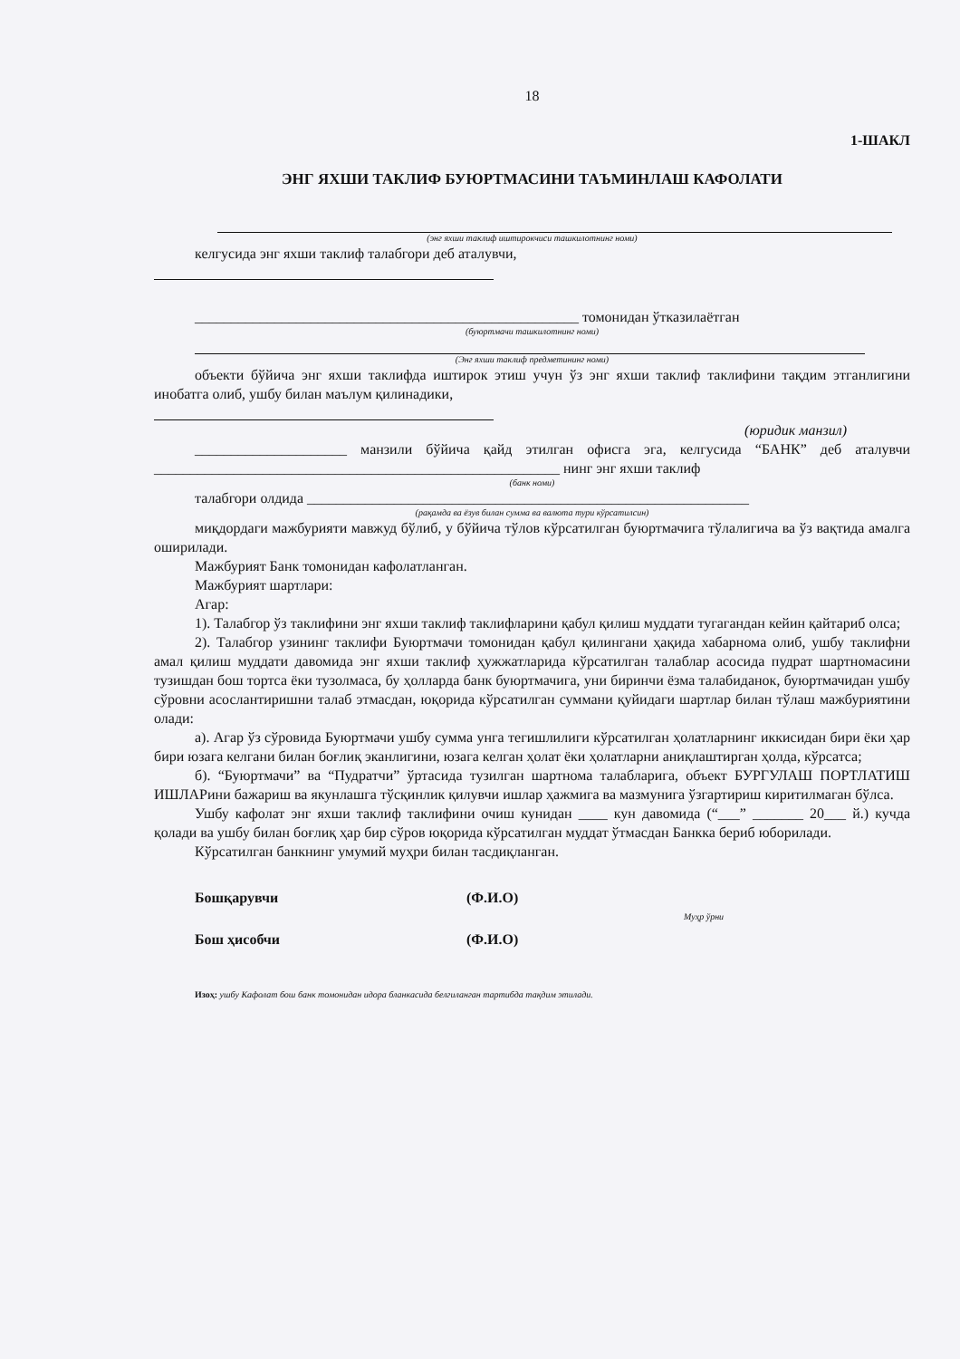18
1-ШАКЛ
ЭНГ ЯХШИ ТАКЛИФ БУЮРТМАСИНИ ТАЪМИНЛАШ КАФОЛАТИ
(энг яхши таклиф иштирокчиси ташкилотнинг номи)
келгусида энг яхши таклиф талабгори деб аталувчи,
_____________________________________________________ томонидан ўтказилаётган
(буюртмачи ташкилотнинг номи)
(Энг яхши таклиф предметининг номи)
объекти бўйича энг яхши таклифда иштирок этиш учун ўз энг яхши таклиф таклифини тақдим этганлигини инобатга олиб, ушбу билан маълум қилинадики,
(юридик манзил)
_____________________ манзили бўйича қайд этилган офисга эга, келгусида “БАНК” деб аталувчи ________________________________________________________ нинг энг яхши таклиф
(банк номи)
талабгори олдида _____________________________________________________________
(рақамда ва ёзув билан сумма ва валюта тури кўрсатилсин)
миқдордаги мажбурияти мавжуд бўлиб, у бўйича тўлов кўрсатилган буюртмачига тўлалигича ва ўз вақтида амалга оширилади.
Мажбурият Банк томонидан кафолатланган.
Мажбурият шартлари:
Агар:
1). Талабгор ўз таклифини энг яхши таклиф таклифларини қабул қилиш муддати тугагандан кейин қайтариб олса;
2). Талабгор узининг таклифи Буюртмачи томонидан қабул қилингани ҳақида хабарнома олиб, ушбу таклифни амал қилиш муддати давомида энг яхши таклиф ҳужжатларида кўрсатилган талаблар асосида пудрат шартномасини тузишдан бош тортса ёки тузолмаса, бу ҳолларда банк буюртмачига, уни биринчи ёзма талабиданок, буюртмачидан ушбу сўровни асослантиришни талаб этмасдан, юқорида кўрсатилган суммани қуйидаги шартлар билан тўлаш мажбуриятини олади:
а). Агар ўз сўровида Буюртмачи ушбу сумма унга тегишлилиги кўрсатилган ҳолатларнинг иккисидан бири ёки ҳар бири юзага келгани билан боғлиқ эканлигини, юзага келган ҳолат ёки ҳолатларни аниқлаштирган ҳолда, кўрсатса;
б). “Буюртмачи” ва “Пудратчи” ўртасида тузилган шартнома талабларига, объект БУРГУЛАШ ПОРТЛАТИШ ИШЛАРини бажариш ва якунлашга тўсқинлик қилувчи ишлар ҳажмига ва мазмунига ўзгартириш киритилмаган бўлса.
Ушбу кафолат энг яхши таклиф таклифини очиш кунидан ____ кун давомида (“___” _______ 20___ й.) кучда қолади ва ушбу билан боғлиқ ҳар бир сўров юқорида кўрсатилган муддат ўтмасдан Банкка бериб юборилади.
Кўрсатилган банкнинг умумий муҳри билан тасдиқланган.
Бошқарувчи (Ф.И.О)
Муҳр ўрни
Бош ҳисобчи (Ф.И.О)
Изоҳ: ушбу Кафолат бош банк томонидан идора бланкасида белгиланган тартибда тақдим этилади.